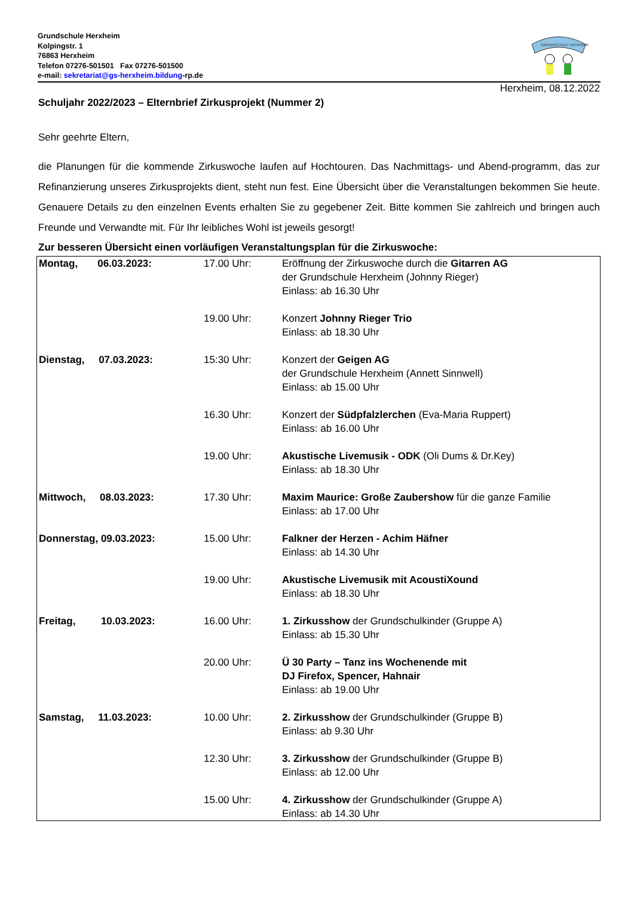Grundschule Herxheim
Kolpingstr. 1
76863 Herxheim
Telefon 07276-501501 Fax 07276-501500
e-mail: sekretariat@gs-herxheim.bildung-rp.de
GRUNDSCHULE HERXHEIM
Herxheim, 08.12.2022
Schuljahr 2022/2023 – Elternbrief Zirkusprojekt (Nummer 2)
Sehr geehrte Eltern,
die Planungen für die kommende Zirkuswoche laufen auf Hochtouren. Das Nachmittags- und Abend-programm, das zur Refinanzierung unseres Zirkusprojekts dient, steht nun fest. Eine Übersicht über die Veranstaltungen bekommen Sie heute. Genauere Details zu den einzelnen Events erhalten Sie zu gegebener Zeit. Bitte kommen Sie zahlreich und bringen auch Freunde und Verwandte mit. Für Ihr leibliches Wohl ist jeweils gesorgt!
Zur besseren Übersicht einen vorläufigen Veranstaltungsplan für die Zirkuswoche:
| Montag, 06.03.2023: | 17.00 Uhr: | Eröffnung der Zirkuswoche durch die Gitarren AG der Grundschule Herxheim (Johnny Rieger) Einlass: ab 16.30 Uhr |
| | 19.00 Uhr: | Konzert Johnny Rieger Trio Einlass: ab 18.30 Uhr |
| Dienstag, 07.03.2023: | 15:30 Uhr: | Konzert der Geigen AG der Grundschule Herxheim (Annett Sinnwell) Einlass: ab 15.00 Uhr |
| | 16.30 Uhr: | Konzert der Südpfalzlerchen (Eva-Maria Ruppert) Einlass: ab 16.00 Uhr |
| | 19.00 Uhr: | Akustische Livemusik - ODK (Oli Dums & Dr.Key) Einlass: ab 18.30 Uhr |
| Mittwoch, 08.03.2023: | 17.30 Uhr: | Maxim Maurice: Große Zaubershow für die ganze Familie Einlass: ab 17.00 Uhr |
| Donnerstag, 09.03.2023: | 15.00 Uhr: | Falkner der Herzen - Achim Häfner Einlass: ab 14.30 Uhr |
| | 19.00 Uhr: | Akustische Livemusik mit AcoustiXound Einlass: ab 18.30 Uhr |
| Freitag, 10.03.2023: | 16.00 Uhr: | 1. Zirkusshow der Grundschulkinder (Gruppe A) Einlass: ab 15.30 Uhr |
| | 20.00 Uhr: | Ü 30 Party – Tanz ins Wochenende mit DJ Firefox, Spencer, Hahnair Einlass: ab 19.00 Uhr |
| Samstag, 11.03.2023: | 10.00 Uhr: | 2. Zirkusshow der Grundschulkinder (Gruppe B) Einlass: ab 9.30 Uhr |
| | 12.30 Uhr: | 3. Zirkusshow der Grundschulkinder (Gruppe B) Einlass: ab 12.00 Uhr |
| | 15.00 Uhr: | 4. Zirkusshow der Grundschulkinder (Gruppe A) Einlass: ab 14.30 Uhr |